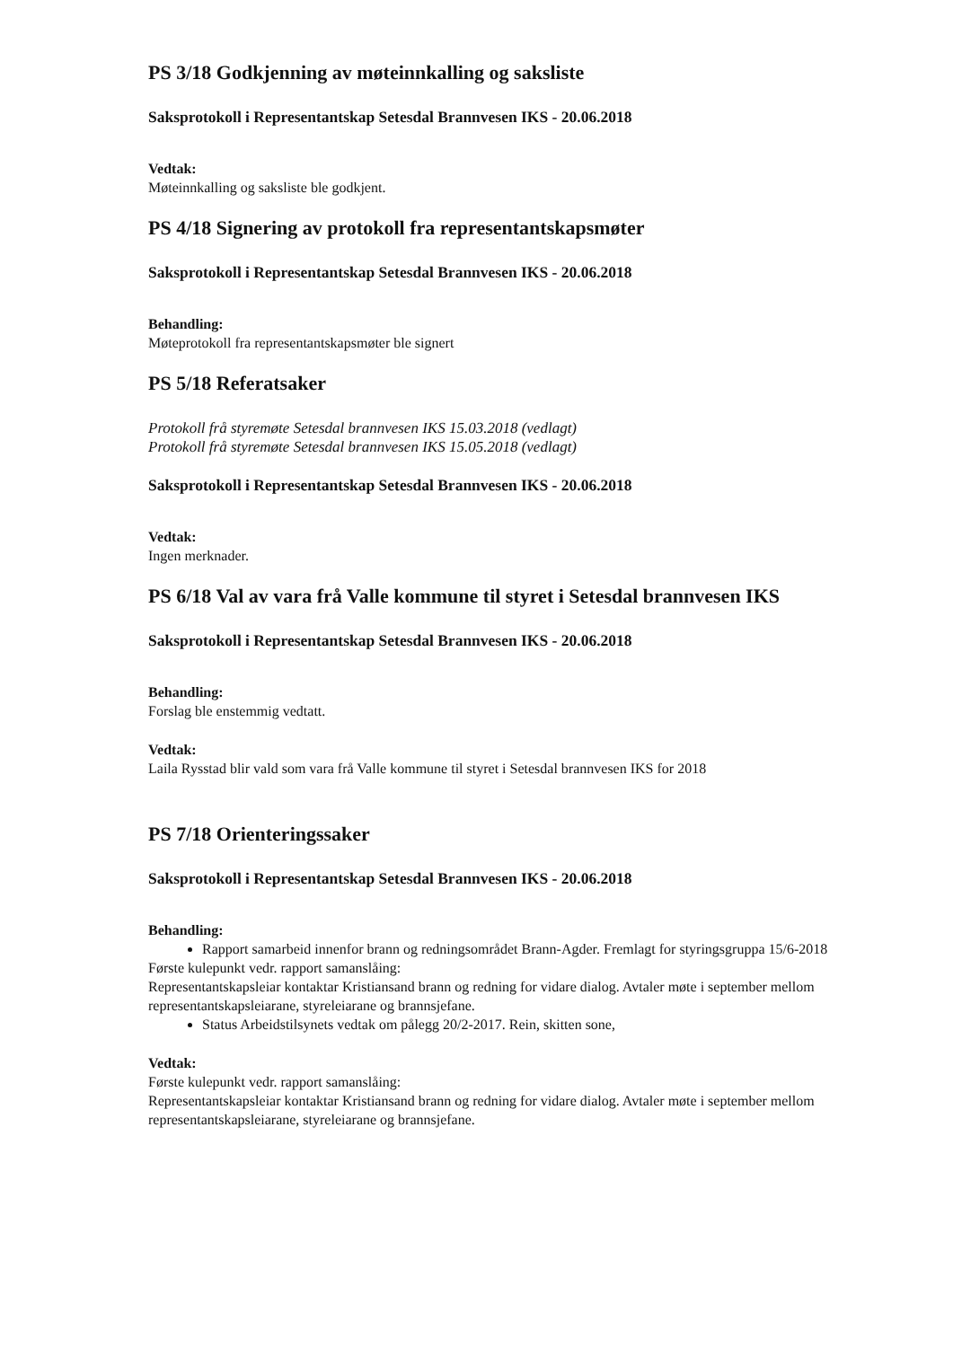PS 3/18 Godkjenning av møteinnkalling og saksliste
Saksprotokoll i Representantskap Setesdal Brannvesen IKS - 20.06.2018
Vedtak:
Møteinnkalling og saksliste ble godkjent.
PS 4/18 Signering av protokoll fra representantskapsmøter
Saksprotokoll i Representantskap Setesdal Brannvesen IKS - 20.06.2018
Behandling:
Møteprotokoll fra representantskapsmøter ble signert
PS 5/18 Referatsaker
Protokoll frå styremøte Setesdal brannvesen IKS 15.03.2018 (vedlagt)
Protokoll frå styremøte Setesdal brannvesen IKS 15.05.2018 (vedlagt)
Saksprotokoll i Representantskap Setesdal Brannvesen IKS - 20.06.2018
Vedtak:
Ingen merknader.
PS 6/18 Val av vara frå Valle kommune til styret i Setesdal brannvesen IKS
Saksprotokoll i Representantskap Setesdal Brannvesen IKS - 20.06.2018
Behandling:
Forslag ble enstemmig vedtatt.
Vedtak:
Laila Rysstad blir vald som vara frå Valle kommune til styret i Setesdal brannvesen IKS for 2018
PS 7/18 Orienteringssaker
Saksprotokoll i Representantskap Setesdal Brannvesen IKS - 20.06.2018
Behandling:
Rapport samarbeid innenfor brann og redningsområdet Brann-Agder. Fremlagt for styringsgruppa 15/6-2018
Første kulepunkt vedr. rapport samanslåing:
Representantskapsleiar kontaktar Kristiansand brann og redning for vidare dialog. Avtaler møte i september mellom representantskapsleiarane, styreleiarane og brannsjefane.
Status Arbeidstilsynets vedtak om pålegg 20/2-2017. Rein, skitten sone,
Vedtak:
Første kulepunkt vedr. rapport samanslåing:
Representantskapsleiar kontaktar Kristiansand brann og redning for vidare dialog. Avtaler møte i september mellom representantskapsleiarane, styreleiarane og brannsjefane.